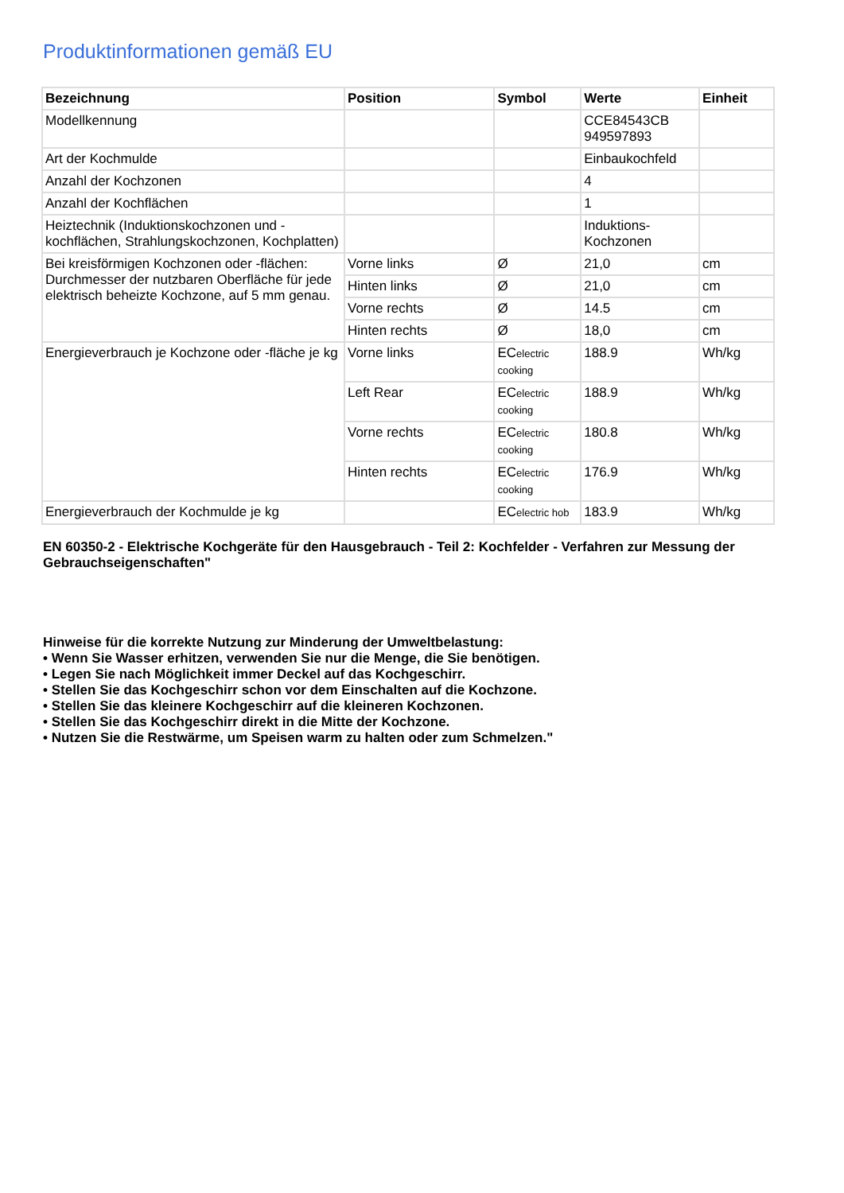Produktinformationen gemäß EU
| Bezeichnung | Position | Symbol | Werte | Einheit |
| --- | --- | --- | --- | --- |
| Modellkennung | | | CCE84543CB 949597893 | |
| Art der Kochmulde | | | Einbaukochfeld | |
| Anzahl der Kochzonen | | | 4 | |
| Anzahl der Kochflächen | | | 1 | |
| Heiztechnik (Induktionskochzonen und -kochflächen, Strahlungskochzonen, Kochplatten) | | | Induktions-Kochzonen | |
| Bei kreisförmigen Kochzonen oder -flächen: Durchmesser der nutzbaren Oberfläche für jede elektrisch beheizte Kochzone, auf 5 mm genau. | Vorne links | Ø | 21,0 | cm |
| | Hinten links | Ø | 21,0 | cm |
| | Vorne rechts | Ø | 14.5 | cm |
| | Hinten rechts | Ø | 18,0 | cm |
| Energieverbrauch je Kochzone oder -fläche je kg | Vorne links | EC electric cooking | 188.9 | Wh/kg |
| | Left Rear | EC electric cooking | 188.9 | Wh/kg |
| | Vorne rechts | EC electric cooking | 180.8 | Wh/kg |
| | Hinten rechts | EC electric cooking | 176.9 | Wh/kg |
| Energieverbrauch der Kochmulde je kg | | EC electric hob | 183.9 | Wh/kg |
EN 60350-2 - Elektrische Kochgeräte für den Hausgebrauch - Teil 2: Kochfelder - Verfahren zur Messung der Gebrauchseigenschaften"
Hinweise für die korrekte Nutzung zur Minderung der Umweltbelastung:
• Wenn Sie Wasser erhitzen, verwenden Sie nur die Menge, die Sie benötigen.
• Legen Sie nach Möglichkeit immer Deckel auf das Kochgeschirr.
• Stellen Sie das Kochgeschirr schon vor dem Einschalten auf die Kochzone.
• Stellen Sie das kleinere Kochgeschirr auf die kleineren Kochzonen.
• Stellen Sie das Kochgeschirr direkt in die Mitte der Kochzone.
• Nutzen Sie die Restwärme, um Speisen warm zu halten oder zum Schmelzen."